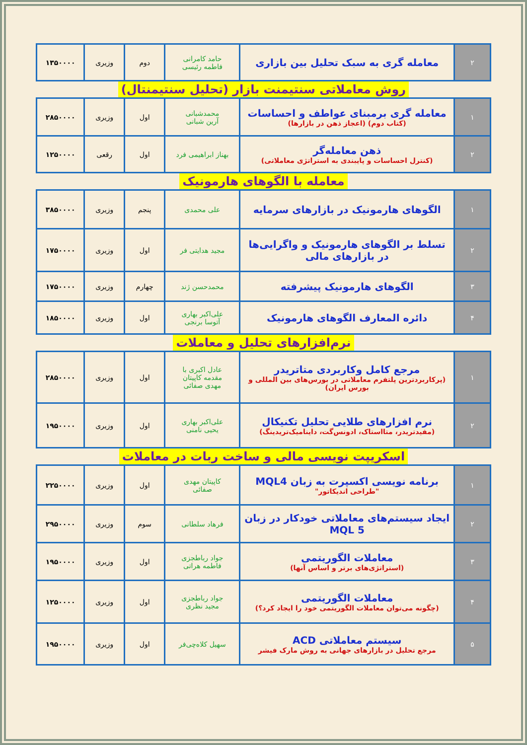| ۲ | معامله گری به سبک تحلیل بین بازاری | حامد کامرانی فاطمه رئیسی | دوم | وزیری | ۱۳۵۰۰۰۰ |
روش معاملاتی سنتیمنت بازار (تحلیل سنتیمنتال)
| ۱ | معامله گری برمبنای عواطف و احساسات (کتاب دوم) (اعجاز ذهن در بازارها) | محمدشبانی آرین شبانی | اول | وزیری | ۲۸۵۰۰۰۰ |
| ۲ | ذهن معامله‌گر (کنترل احساسات و پایبندی به استراتژی معاملاتی) | بهناز ابراهیمی فرد | اول | رقعی | ۱۲۵۰۰۰۰ |
معامله با الگوهای هارمونیک
| ۱ | الگوهای هارمونیک در بازارهای سرمایه | علی محمدی | پنجم | وزیری | ۳۸۵۰۰۰۰ |
| ۲ | تسلط بر الگوهای هارمونیک و واگرایی‌ها در بازارهای مالی | مجید هدایتی فر | اول | وزیری | ۱۷۵۰۰۰۰ |
| ۳ | الگوهای هارمونیک پیشرفته | محمدحسن ژند | چهارم | وزیری | ۱۷۵۰۰۰۰ |
| ۴ | دائره المعارف الگوهای هارمونیک | علی‌اکبر بهاری آتوسا برنجی | اول | وزیری | ۱۸۵۰۰۰۰ |
نرم‌افزارهای تحلیل و معاملات
| ۱ | مرجع کامل وکاربردی متاتریدر (پرکاربردترین پلتفرم معاملاتی در بورس‌های بین المللی و بورس ایران) | عادل اکبری با مقدمه کاپیتان مهدی صفائی | اول | وزیری | ۲۸۵۰۰۰۰ |
| ۲ | نرم افزارهای طلایی تحلیل تکنیکال (مفیدتریدر، متااستاک، ادونس‌گت، داینامیک‌تریدینگ) | علی‌اکبر بهاری یحیی نامنی | اول | وزیری | ۱۹۵۰۰۰۰ |
اسکریپت نویسی مالی و ساخت ربات در معاملات
| ۱ | برنامه نویسی اکسپرت به زبان MQL4 "طراحی اندیکاتور" | کاپیتان مهدی صفائی | اول | وزیری | ۲۲۵۰۰۰۰ |
| ۲ | ایجاد سیستم‌های معاملاتی خودکار در زبان MQL 5 | فرهاد سلطانی | سوم | وزیری | ۲۹۵۰۰۰۰ |
| ۳ | معاملات الگوریتمی (استراتژی‌های برتر و اساس آنها) | جواد رباطجزی فاطمه هراتی | اول | وزیری | ۱۹۵۰۰۰۰ |
| ۴ | معاملات الگوریتمی (چگونه می‌توان معاملات الگوریتمی خود را ایجاد کرد؟) | جواد رباطجزی مجید نظری | اول | وزیری | ۱۲۵۰۰۰۰ |
| ۵ | سیستم معاملاتی ACD مرجع تحلیل در بازارهای جهانی به روش مارک فیشر | سهیل کلاه‌چی‌فر | اول | وزیری | ۱۹۵۰۰۰۰ |